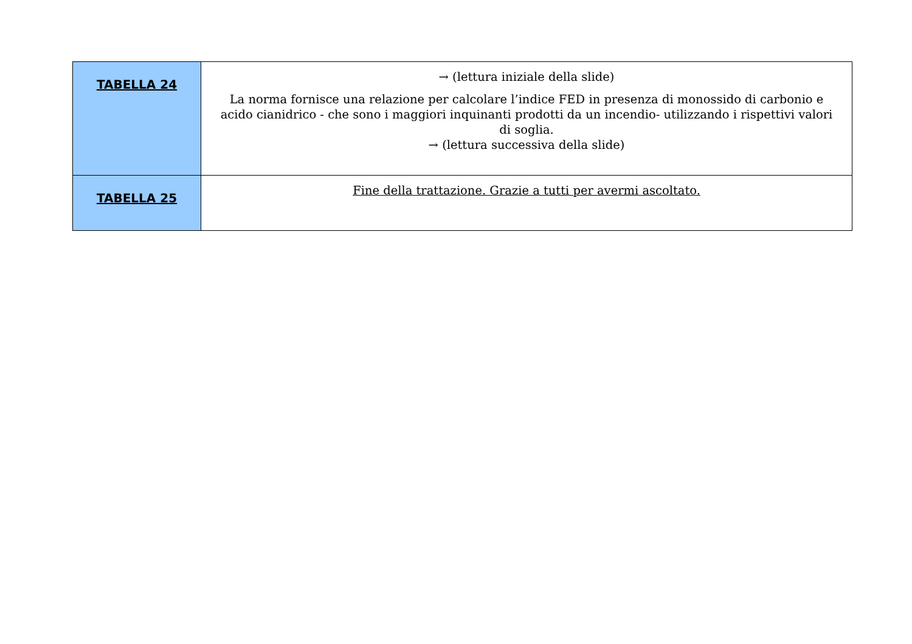| TABELLA 24 | → (lettura iniziale della slide) La norma fornisce una relazione per calcolare l’indice FED in presenza di monossido di carbonio e acido cianidrico - che sono i maggiori inquinanti prodotti da un incendio- utilizzando i rispettivi valori di soglia. → (lettura successiva della slide) |
| TABELLA 25 | Fine della trattazione. Grazie a tutti per avermi ascoltato. |